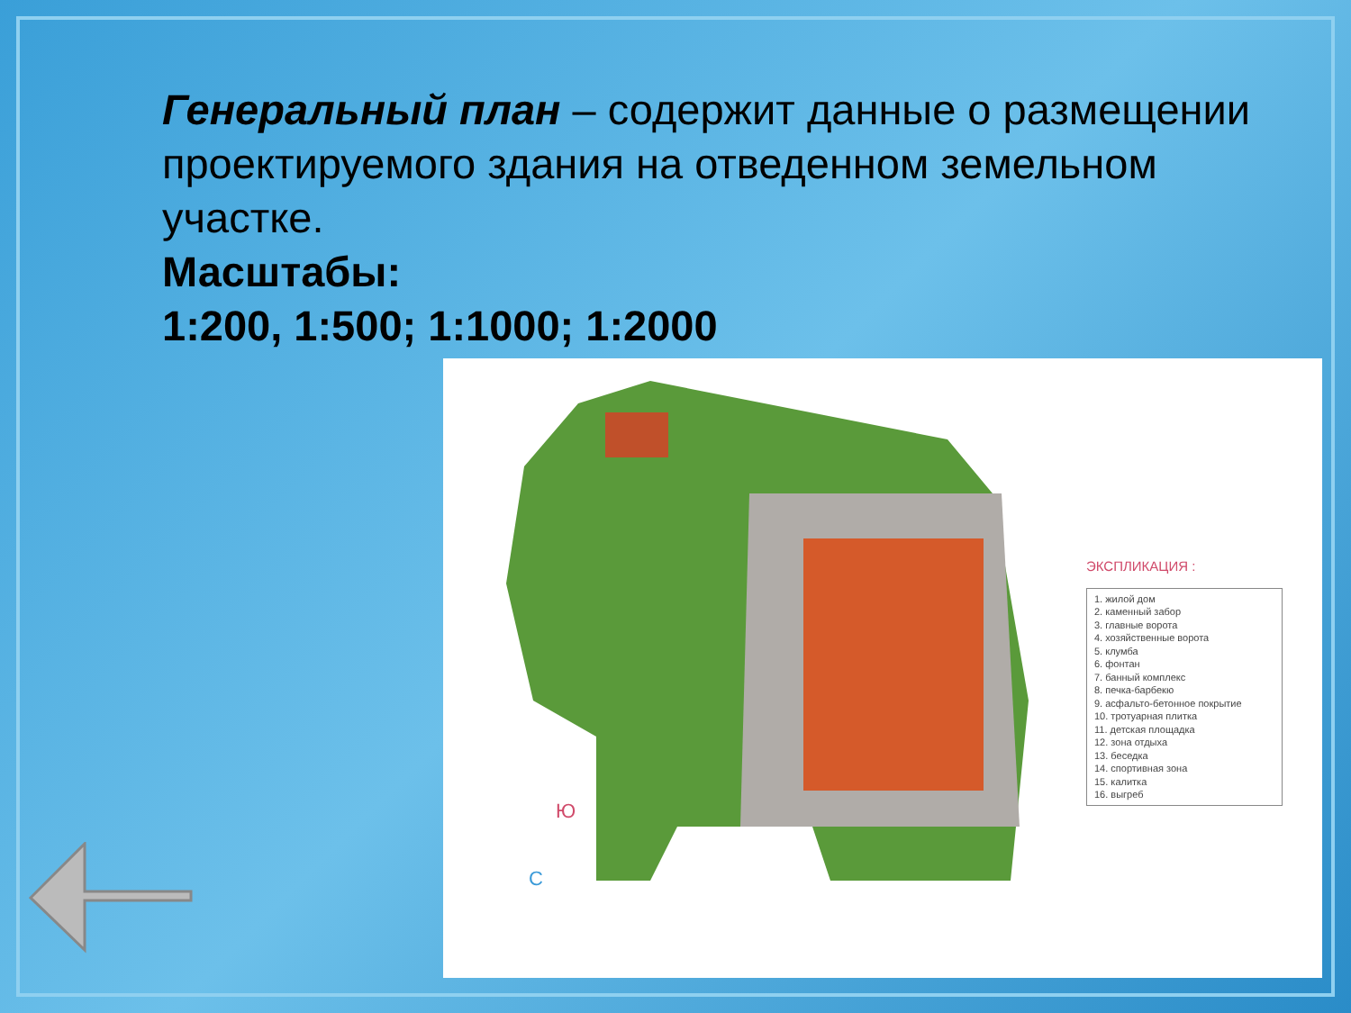Генеральный план – содержит данные о размещении проектируемого здания на отведенном земельном участке.
Масштабы:
1:200, 1:500; 1:1000; 1:2000
Ю
С
ЭКСПЛИКАЦИЯ :
1. жилой дом
2. каменный забор
3. главные ворота
4. хозяйственные ворота
5. клумба
6. фонтан
7. банный комплекс
8. печка-барбекю
9. асфальто-бетонное покрытие
10. тротуарная плитка
11. детская площадка
12. зона отдыха
13. беседка
14. спортивная зона
15. калитка
16. выгреб